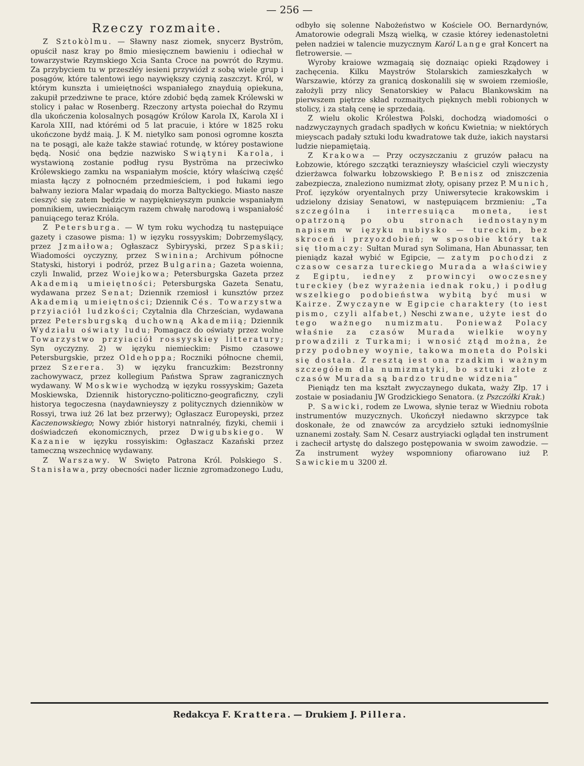— 256 —
Rzeczy rozmaite.
Z Sztokòlmu. — Sławny nasz ziomek, snycerz Byström, opuścił nasz kray po 8mio miesięcznem bawieniu i odiechał w towarzystwie Rzymskiego Xcia Santa Croce na powrót do Rzymu. Za przybyciem tu w przeszłéy iesieni przywiózł z sobą wiele grup i posągów, które talentowi iego naywiększy czynią zaszczyt. Król, w którym kunszta i umieiętności wspaniałego znayduią opiekuna, zakupił przedziwne te prace, które zdobić będą zamek Królewski w stolicy i pałac w Rosenberg. Rzeczony artysta poiechał do Rzymu dla ukończenia kolosalnych posągów Królow Karola IX, Karola XI i Karola XIII, nad którémi od 5 lat pracuie, i które w 1825 roku ukończone bydź maią. J. K M. nietylko sam ponosi ogromne koszta na te posągi, ale każe także stawiać rotundę, w którey postawione będą. Nosić ona będzie nazwisko Swiątyni Karola, i wystawioną zostanie podług rysu Byströma na przeciwko Królewskiego zamku na wspaniałym moście, który właściwą część miasta łączy z połnocném przedmieściem, i pod łukami iego bałwany ieziora Malar wpadaią do morza Baltyckiego. Miasto nasze cieszyć się zatem będzie w naypięknieyszym punkcie wspaniałym pomnikiem, uwieczniaiącym razem chwałę narodową i wspaniałość panuiącego teraz Króla.
Z Petersburga. — W tym roku wychodzą tu następuiące gazety i czasowe pisma: 1) w ięzyku rossyyskim; Dobrzemyślący, przez Jzmaiłowa; Ogłaszacz Sybiryyski, przez Spaskii; Wiadomości oyczyzny, przez Swinina; Archivum północne Statyski, historyi i podróż, przez Bulgarina; Gazeta woienna, czyli Inwalid, przez Woiejkowa; Petersburgska Gazeta przez Akademią umieiętności; Petersburgska Gazeta Senatu, wydawana przez Senat; Dziennik rzemiosł i kunsztów przez Akademią umieiętności; Dziennik Cés. Towarzystwa przyiaciół ludzkości; Czytalnia dla Chrześcian, wydawana przez Petersburgską duchowną Akademiią; Dziennik Wydziału oświaty ludu; Pomagacz do oświaty przez wolne Towarzystwo przyiaciół rossyyskiey litteratury; Syn oyczyzny. 2) w ięzyku niemieckim: Pismo czasowe Petersburgskie, przez Oldehoppa; Roczniki północne chemii, przez Szerera. 3) w ięzyku francuzkim: Bezstronny zachowywacz, przez kollegium Państwa Spraw zagranicznych wydawany. W Moskwie wychodzą w ięzyku rossyyskim; Gazeta Moskiewska, Dziennik historyczno-politiczno-geograficzny, czyli historya tegoczesna (naydawnieyszy z politycznych dziennikòw w Rossyi, trwa iuż 26 lat bez przerwy); Ogłaszacz Europeyski, przez Kaczenowskiego; Nowy zbiór historyi natnralnéy, fizyki, chemii i doświadczeń ekonomicznych, przez Dwigubskiego. W Kazanie w ięzyku rossyiskim: Ogłaszacz Kazański przez tameczną wszechnicę wydawany.
Z Warszawy. W Swięto Patrona Król. Polskiego S. Stanisława, przy obecności nader licznie zgromadzonego Ludu, odbyło się solenne Nabożeństwo w Kościele OO. Bernardynów, Amatorowie odegrali Mszą wielką, w czasie którey iedenastoletni pełen nadziei w talencie muzycznym Karól Lange grał Koncert na fletrowersie. —
Wyroby kraiowe wzmagaią się doznaiąc opieki Rządowey i zachęcenia. Kilku Maystrów Stolarskich zamieszkałych w Warszawie, którzy za granicą doskonalili się w swoiem rzemiośle, założyli przy nlicy Senatorskiey w Pałacu Blankowskim na pierwszem piętrze skład rozmaitych pięknych mebli robionych w stolicy, i za stałą cenę ie sprzedaią.
Z wielu okolic Królestwa Polski, dochodzą wiadomości o nadzwyczaynych gradach spadłych w końcu Kwietnia; w niektórych mieyscach padały sztuki lodu kwadratowe tak duże, iakich naystarsi ludzie niepamiętaią.
Z Krakowa — Przy oczyszczaniu z gruzów pałacu na Łobzowie, którego szczątki teraznieyszy właściciel czyli wieczysty dzierżawca folwarku łobzowskiego P. Benisz od zniszczenia zabezpiecza, znaleziono numizmat złoty, opisany przez P. Munich, Prof. ięzyków oryentalnych przy Uniwersytecie krakowskim i udzielony dzisiay Senatowi, w następuiącem brzmieniu: „Ta szczególna i interresuiąca moneta, iest opatrzoną po obu stronach iednostaynym napisem w ięzyku nubiysko — tureckim, bez skroceń i przyozdobień; w sposobie który tak się tłomaczy: Sułtan Murad syn Solimana, Han Abunassar, ten pieniądz kazał wybić w Egipcie, — zatym pochodzi z czasow cesarza tureckiego Murada a właściwiey z Egiptu, iedney z prowincyi owoczesney tureckiey (bez wyrażenia iednak roku,) i podług wszelkiego podobieństwa wybitą być musi w Kairze. Zwyczayne w Egipcie charaktery (to iest pismo, czyli alfabet,) Neschi zwane, użyte iest do tego ważnego numizmatu. Ponieważ Polacy właśnie za czasów Murada wielkie woyny prowadzili z Turkami; i wnosić ztąd można, że przy podobney woynie, takowa moneta do Polski się dostała. Z resztą iest ona rzadkim i ważnym szczegółem dla numizmatyki, bo sztuki złote z czasów Murada są bardzo trudne widzenia“
Pieniądz ten ma kształt zwyczaynego dukata, waży Złp. 17 i zostaie w posiadaniu JW Grodzickiego Senatora. (z Pszczółki Krak.)
P. Sawicki, rodem ze Lwowa, słynie teraz w Wiedniu robota instrumentów muzycznych. Ukończył niedawno skrzypce tak doskonałe, że od znawców za arcydzieło sztuki iednomyślnie uznanemi zostały. Sam N. Cesarz austryiacki oglądał ten instrument i zachecił artystę do dalszego postępowania w swoim zawodzie. — Za instrument wyżey wspomniony ofiarowano iuż P. Sawickiemu 3200 zł.
Redakcya F. Krattera. — Drukiem J. Pillera.